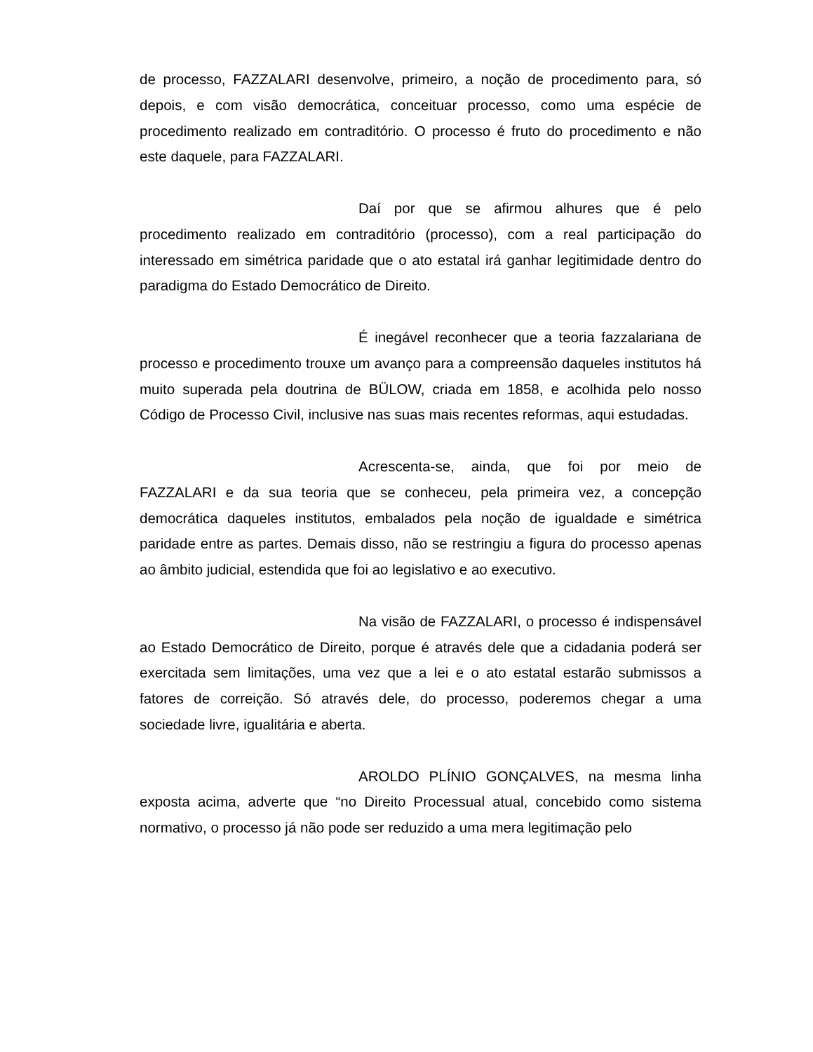de processo, FAZZALARI desenvolve, primeiro, a noção de procedimento para, só depois, e com visão democrática, conceituar processo, como uma espécie de procedimento realizado em contraditório. O processo é fruto do procedimento e não este daquele, para FAZZALARI.
Daí por que se afirmou alhures que é pelo procedimento realizado em contraditório (processo), com a real participação do interessado em simétrica paridade que o ato estatal irá ganhar legitimidade dentro do paradigma do Estado Democrático de Direito.
É inegável reconhecer que a teoria fazzalariana de processo e procedimento trouxe um avanço para a compreensão daqueles institutos há muito superada pela doutrina de BÜLOW, criada em 1858, e acolhida pelo nosso Código de Processo Civil, inclusive nas suas mais recentes reformas, aqui estudadas.
Acrescenta-se, ainda, que foi por meio de FAZZALARI e da sua teoria que se conheceu, pela primeira vez, a concepção democrática daqueles institutos, embalados pela noção de igualdade e simétrica paridade entre as partes. Demais disso, não se restringiu a figura do processo apenas ao âmbito judicial, estendida que foi ao legislativo e ao executivo.
Na visão de FAZZALARI, o processo é indispensável ao Estado Democrático de Direito, porque é através dele que a cidadania poderá ser exercitada sem limitações, uma vez que a lei e o ato estatal estarão submissos a fatores de correição. Só através dele, do processo, poderemos chegar a uma sociedade livre, igualitária e aberta.
AROLDO PLÍNIO GONÇALVES, na mesma linha exposta acima, adverte que “no Direito Processual atual, concebido como sistema normativo, o processo já não pode ser reduzido a uma mera legitimação pelo